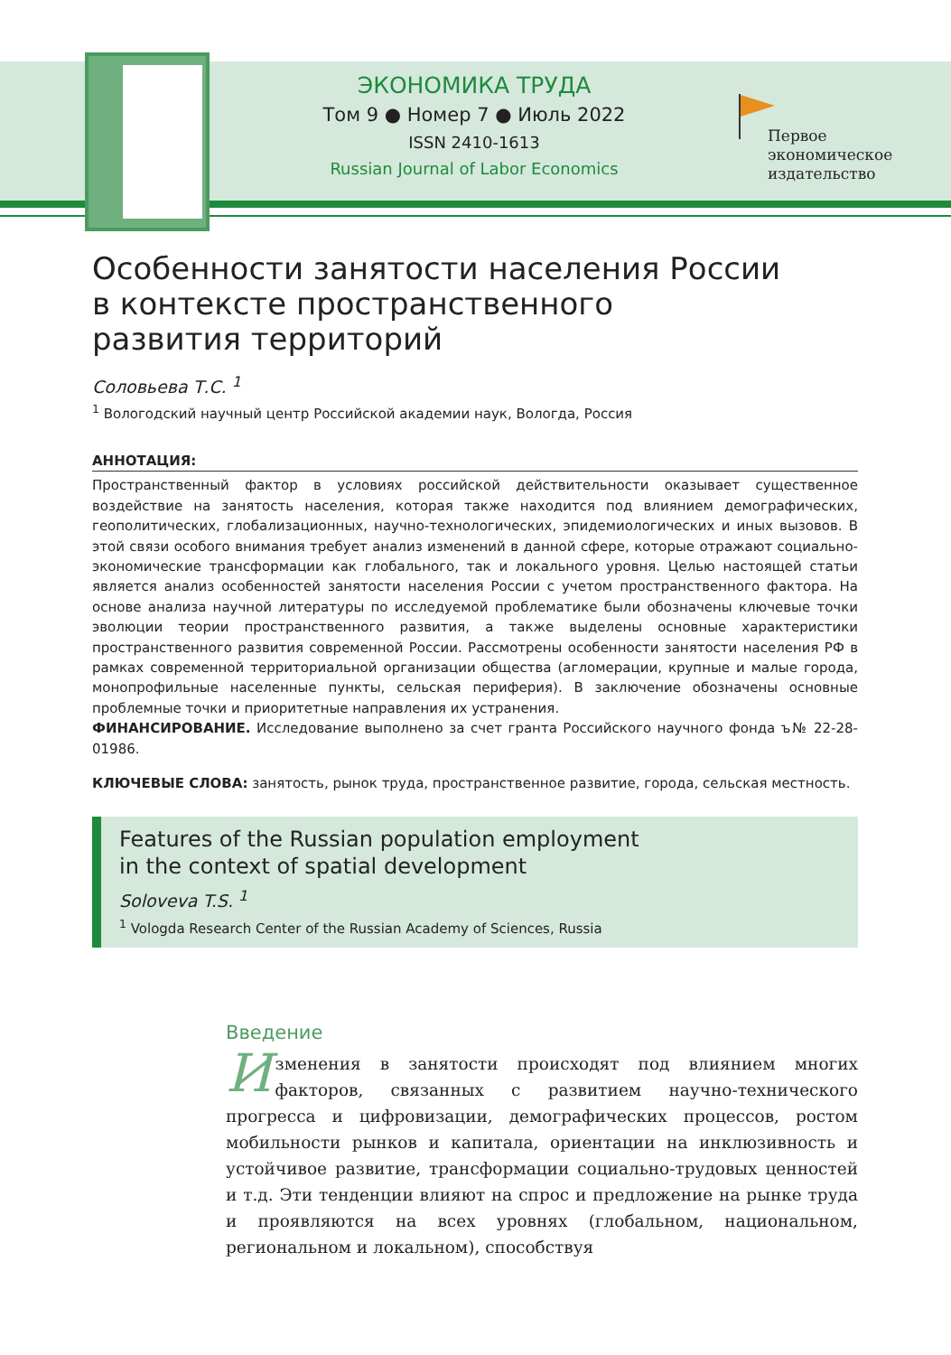ЭКОНОМИКА ТРУДА
Том 9 ● Номер 7 ● Июль 2022
ISSN 2410-1613
Russian Journal of Labor Economics
Первое
экономическое
издательство
Особенности занятости населения России
в контексте пространственного
развития территорий
Соловьева Т.С. <sup>1</sup>
<sup>1</sup> Вологодский научный центр Российской академии наук, Вологда, Россия
АННОТАЦИЯ:
Пространственный фактор в условиях российской действительности оказывает существенное воздействие на занятость населения, которая также находится под влиянием демографических, геополитических, глобализационных, научно-технологических, эпидемиологических и иных вызовов. В этой связи особого внимания требует анализ изменений в данной сфере, которые отражают социально-экономические трансформации как глобального, так и локального уровня. Целью настоящей статьи является анализ особенностей занятости населения России с учетом пространственного фактора. На основе анализа научной литературы по исследуемой проблематике были обозначены ключевые точки эволюции теории пространственного развития, а также выделены основные характеристики пространственного развития современной России. Рассмотрены особенности занятости населения РФ в рамках современной территориальной организации общества (агломерации, крупные и малые города, монопрофильные населенные пункты, сельская периферия). В заключение обозначены основные проблемные точки и приоритетные направления их устранения.
ФИНАНСИРОВАНИЕ. Исследование выполнено за счет гранта Российского научного фонда ъ№ 22-28-01986.
КЛЮЧЕВЫЕ СЛОВА: занятость, рынок труда, пространственное развитие, города, сельская местность.
Features of the Russian population employment
in the context of spatial development
Soloveva T.S. <sup>1</sup>
<sup>1</sup> Vologda Research Center of the Russian Academy of Sciences, Russia
Введение
Изменения в занятости происходят под влиянием многих факторов, связанных с развитием научно-технического прогресса и цифровизации, демографических процессов, ростом мобильности рынков и капитала, ориентации на инклюзивность и устойчивое развитие, трансформации социально-трудовых ценностей и т.д. Эти тенденции влияют на спрос и предложение на рынке труда и проявляются на всех уровнях (глобальном, национальном, региональном и локальном), способствуя